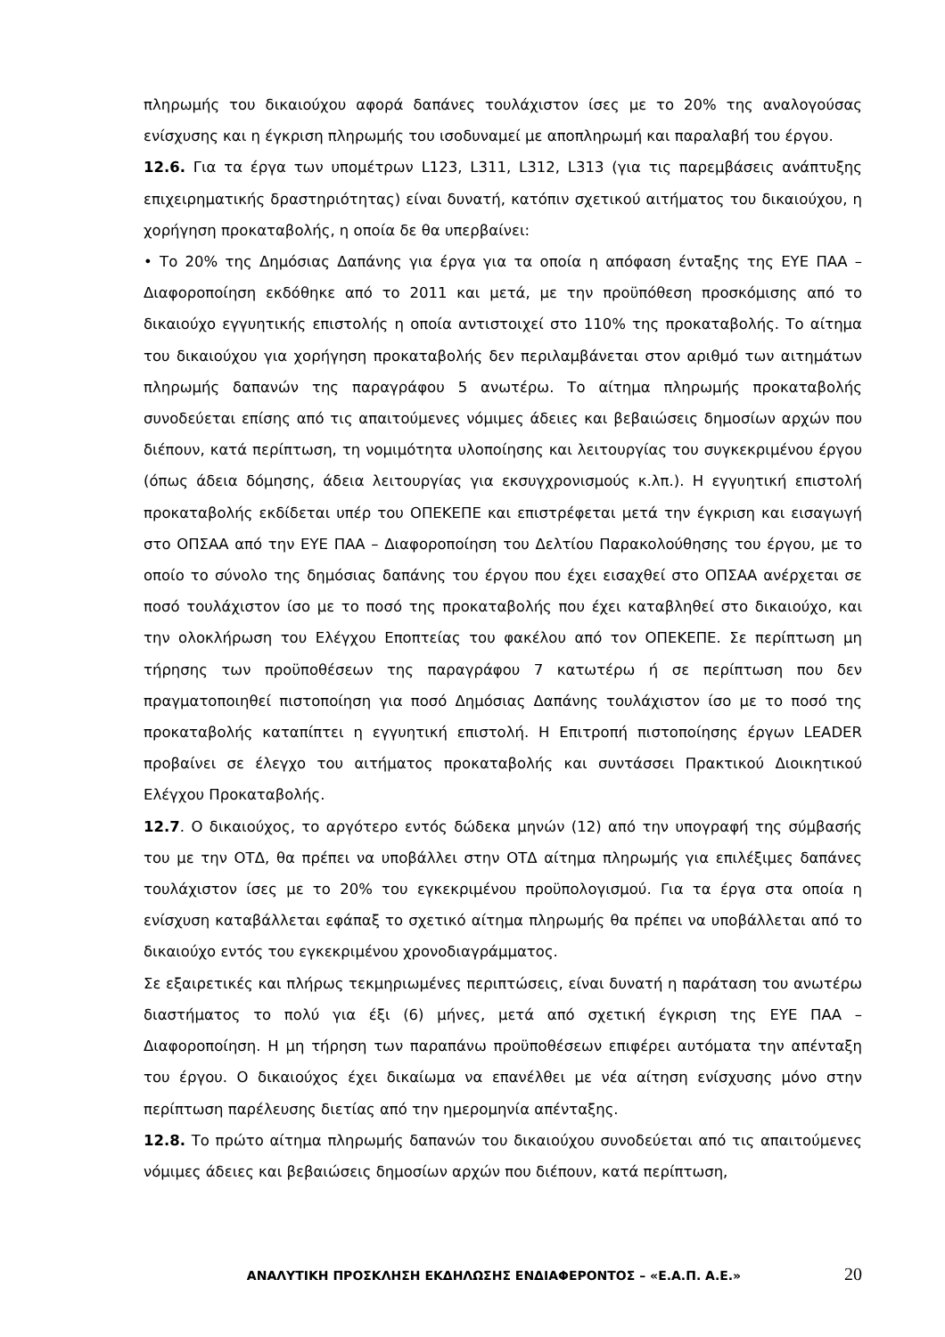πληρωμής του δικαιούχου αφορά δαπάνες τουλάχιστον ίσες με το 20% της αναλογούσας ενίσχυσης και η έγκριση πληρωμής του ισοδυναμεί με αποπληρωμή και παραλαβή του έργου.
12.6. Για τα έργα των υπομέτρων L123, L311, L312, L313 (για τις παρεμβάσεις ανάπτυξης επιχειρηματικής δραστηριότητας) είναι δυνατή, κατόπιν σχετικού αιτήματος του δικαιούχου, η χορήγηση προκαταβολής, η οποία δε θα υπερβαίνει:
• Το 20% της Δημόσιας Δαπάνης για έργα για τα οποία η απόφαση ένταξης της ΕΥΕ ΠΑΑ – Διαφοροποίηση εκδόθηκε από το 2011 και μετά, με την προϋπόθεση προσκόμισης από το δικαιούχο εγγυητικής επιστολής η οποία αντιστοιχεί στο 110% της προκαταβολής. Το αίτημα του δικαιούχου για χορήγηση προκαταβολής δεν περιλαμβάνεται στον αριθμό των αιτημάτων πληρωμής δαπανών της παραγράφου 5 ανωτέρω. Το αίτημα πληρωμής προκαταβολής συνοδεύεται επίσης από τις απαιτούμενες νόμιμες άδειες και βεβαιώσεις δημοσίων αρχών που διέπουν, κατά περίπτωση, τη νομιμότητα υλοποίησης και λειτουργίας του συγκεκριμένου έργου (όπως άδεια δόμησης, άδεια λειτουργίας για εκσυγχρονισμούς κ.λπ.). Η εγγυητική επιστολή προκαταβολής εκδίδεται υπέρ του ΟΠΕΚΕΠΕ και επιστρέφεται μετά την έγκριση και εισαγωγή στο ΟΠΣΑΑ από την ΕΥΕ ΠΑΑ – Διαφοροποίηση του Δελτίου Παρακολούθησης του έργου, με το οποίο το σύνολο της δημόσιας δαπάνης του έργου που έχει εισαχθεί στο ΟΠΣΑΑ ανέρχεται σε ποσό τουλάχιστον ίσο με το ποσό της προκαταβολής που έχει καταβληθεί στο δικαιούχο, και την ολοκλήρωση του Ελέγχου Εποπτείας του φακέλου από τον ΟΠΕΚΕΠΕ. Σε περίπτωση μη τήρησης των προϋποθέσεων της παραγράφου 7 κατωτέρω ή σε περίπτωση που δεν πραγματοποιηθεί πιστοποίηση για ποσό Δημόσιας Δαπάνης τουλάχιστον ίσο με το ποσό της προκαταβολής καταπίπτει η εγγυητική επιστολή. Η Επιτροπή πιστοποίησης έργων LEADER προβαίνει σε έλεγχο του αιτήματος προκαταβολής και συντάσσει Πρακτικού Διοικητικού Ελέγχου Προκαταβολής.
12.7. Ο δικαιούχος, το αργότερο εντός δώδεκα μηνών (12) από την υπογραφή της σύμβασής του με την ΟΤΔ, θα πρέπει να υποβάλλει στην ΟΤΔ αίτημα πληρωμής για επιλέξιμες δαπάνες τουλάχιστον ίσες με το 20% του εγκεκριμένου προϋπολογισμού. Για τα έργα στα οποία η ενίσχυση καταβάλλεται εφάπαξ το σχετικό αίτημα πληρωμής θα πρέπει να υποβάλλεται από το δικαιούχο εντός του εγκεκριμένου χρονοδιαγράμματος.
Σε εξαιρετικές και πλήρως τεκμηριωμένες περιπτώσεις, είναι δυνατή η παράταση του ανωτέρω διαστήματος το πολύ για έξι (6) μήνες, μετά από σχετική έγκριση της ΕΥΕ ΠΑΑ – Διαφοροποίηση. Η μη τήρηση των παραπάνω προϋποθέσεων επιφέρει αυτόματα την απένταξη του έργου. Ο δικαιούχος έχει δικαίωμα να επανέλθει με νέα αίτηση ενίσχυσης μόνο στην περίπτωση παρέλευσης διετίας από την ημερομηνία απένταξης.
12.8. Το πρώτο αίτημα πληρωμής δαπανών του δικαιούχου συνοδεύεται από τις απαιτούμενες νόμιμες άδειες και βεβαιώσεις δημοσίων αρχών που διέπουν, κατά περίπτωση,
ΑΝΑΛΥΤΙΚΗ ΠΡΟΣΚΛΗΣΗ ΕΚΔΗΛΩΣΗΣ ΕΝΔΙΑΦΕΡΟΝΤΟΣ – «Ε.Α.Π. Α.Ε.» 20